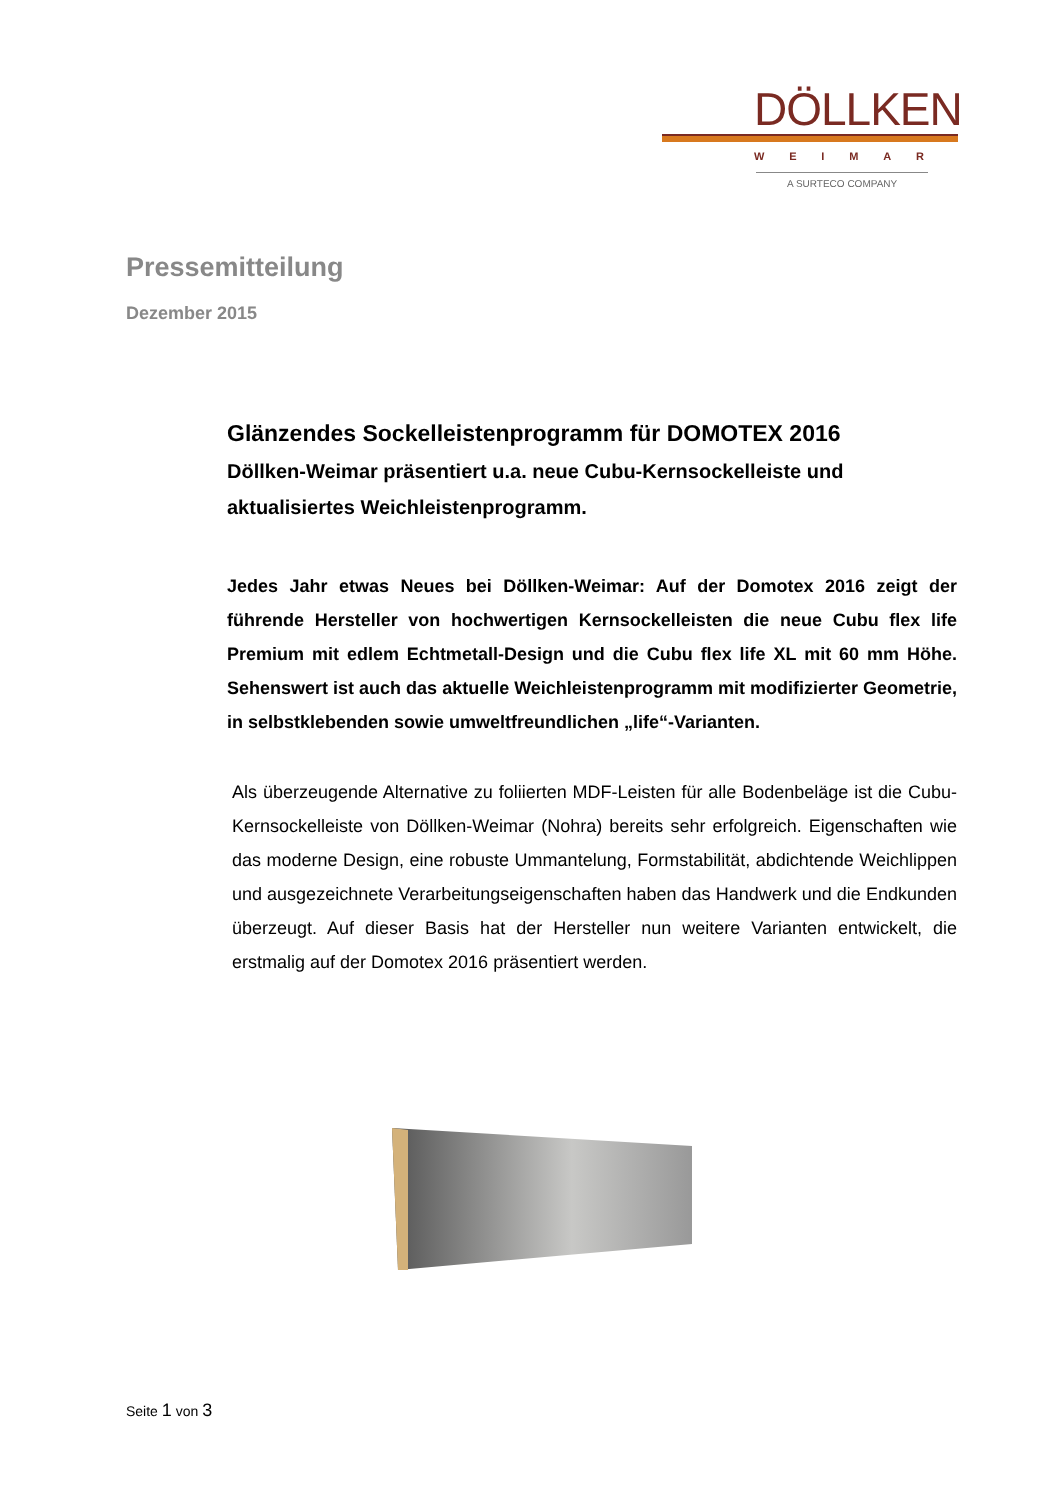DÖLLKEN
WEIMAR
A SURTECO COMPANY
Pressemitteilung
Dezember 2015
Glänzendes Sockelleistenprogramm für DOMOTEX 2016
Döllken-Weimar präsentiert u.a. neue Cubu-Kernsockelleiste und aktualisiertes Weichleistenprogramm.
Jedes Jahr etwas Neues bei Döllken-Weimar: Auf der Domotex 2016 zeigt der führende Hersteller von hochwertigen Kernsockelleisten die neue Cubu flex life Premium mit edlem Echtmetall-Design und die Cubu flex life XL mit 60 mm Höhe. Sehenswert ist auch das aktuelle Weichleistenprogramm mit modifizierter Geometrie, in selbstklebenden sowie umweltfreundlichen „life“-Varianten.
Als überzeugende Alternative zu foliierten MDF-Leisten für alle Bodenbeläge ist die Cubu-Kernsockelleiste von Döllken-Weimar (Nohra) bereits sehr erfolgreich. Eigenschaften wie das moderne Design, eine robuste Ummantelung, Formstabilität, abdichtende Weichlippen und ausgezeichnete Verarbeitungseigenschaften haben das Handwerk und die Endkunden überzeugt. Auf dieser Basis hat der Hersteller nun weitere Varianten entwickelt, die erstmalig auf der Domotex 2016 präsentiert werden.
Seite 1 von 3